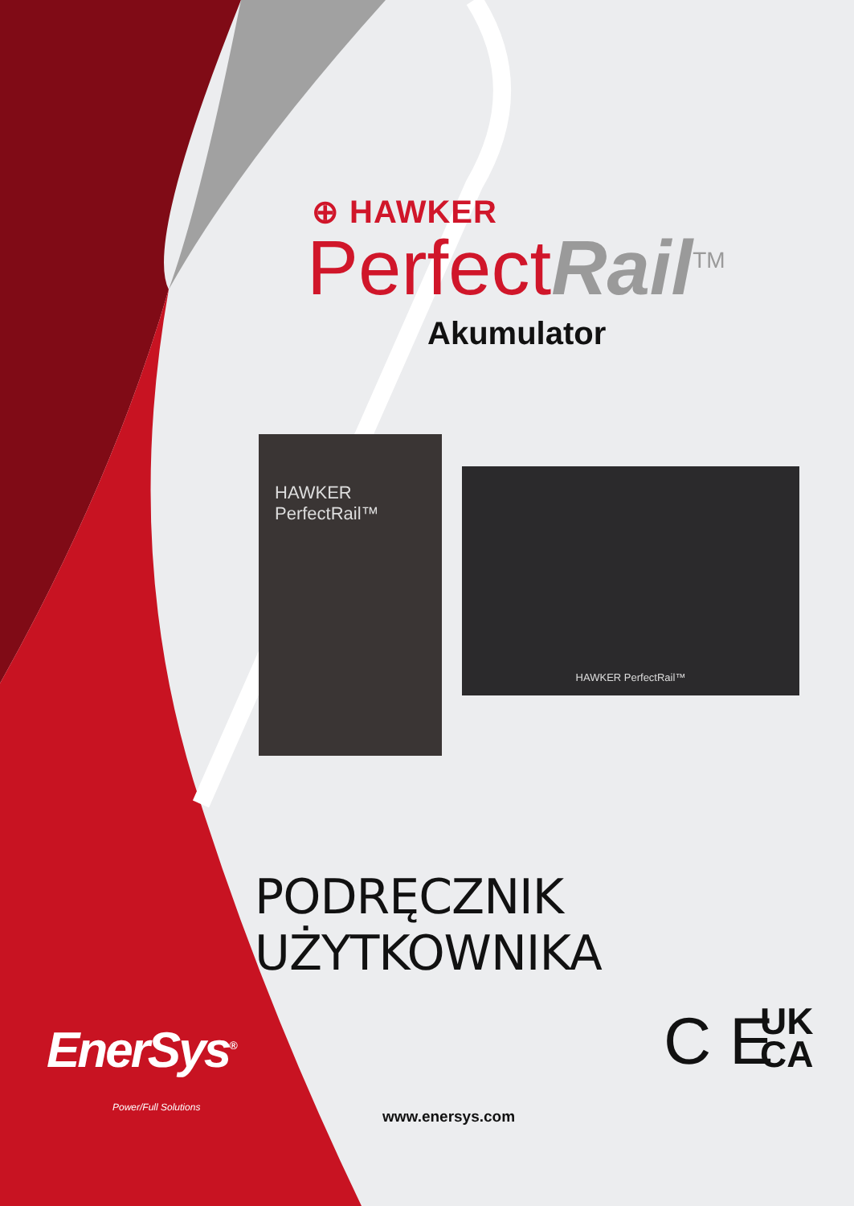⊕ HAWKER
Perfect Rail<sup>TM</sup>
Akumulator
HAWKER PerfectRail™
HAWKER PerfectRail™
PODRĘCZNIK UŻYTKOWNIKA
C E
UK
CA
EnerSys<sup>®</sup>
Power/Full Solutions
www.enersys.com